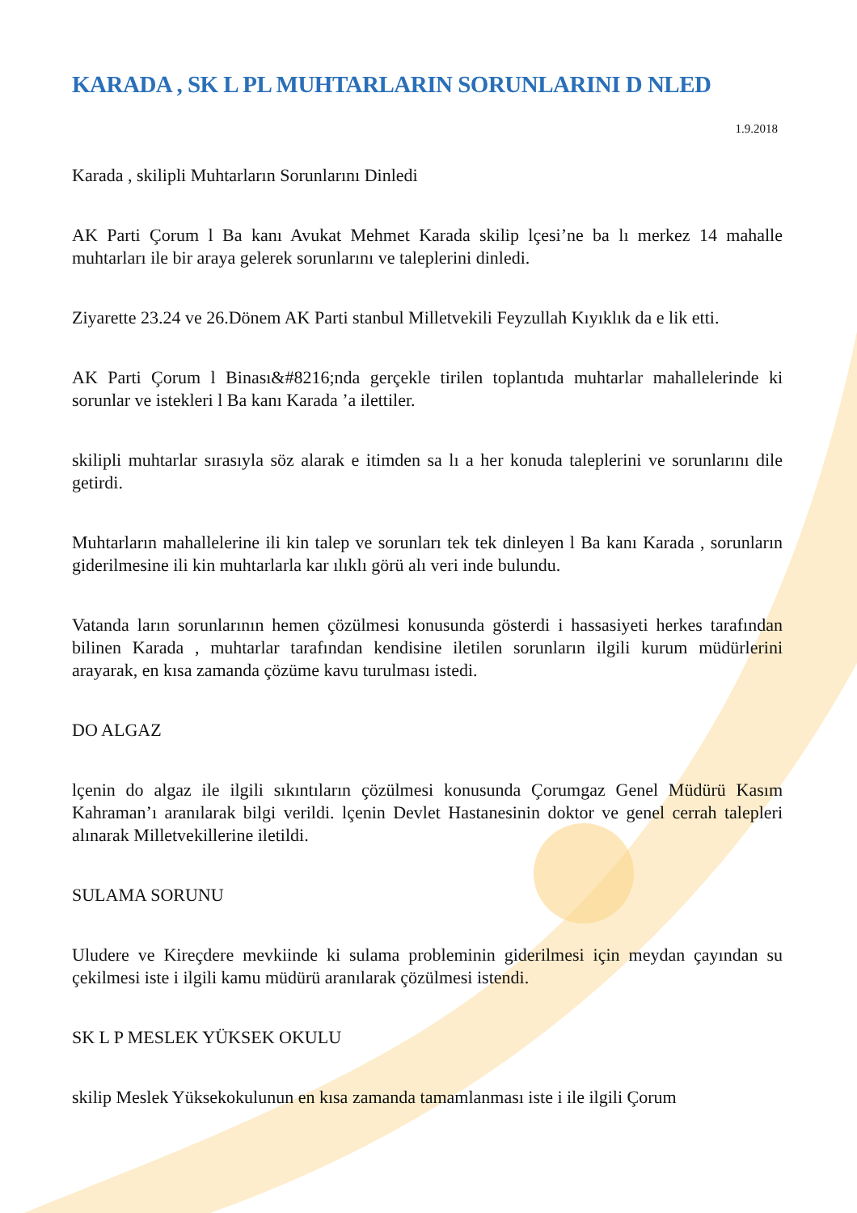KARADA , SK L PL MUHTARLARIN SORUNLARINI D NLED
1.9.2018
Karada , skilipli Muhtarların Sorunlarını Dinledi
AK Parti Çorum l Ba kanı Avukat Mehmet Karada skilip lçesi’ne ba lı merkez 14 mahalle muhtarları ile bir araya gelerek sorunlarını ve taleplerini dinledi.
Ziyarette 23.24 ve 26.Dönem AK Parti stanbul Milletvekili Feyzullah Kıyıklık da e lik etti.
AK Parti Çorum l Binası&#8216;nda gerçekle tirilen toplantıda muhtarlar mahallelerinde ki sorunlar ve istekleri l Ba kanı Karada ’a ilettiler.
skilipli muhtarlar sırasıyla söz alarak e itimden sa lı a her konuda taleplerini ve sorunlarını dile getirdi.
Muhtarların mahallelerine ili kin talep ve sorunları tek tek dinleyen l Ba kanı Karada , sorunların giderilmesine ili kin muhtarlarla kar ılıklı görü alı veri inde bulundu.
Vatanda ların sorunlarının hemen çözülmesi konusunda gösterdi i hassasiyeti herkes tarafından bilinen Karada , muhtarlar tarafından kendisine iletilen sorunların ilgili kurum müdürlerini arayarak, en kısa zamanda çözüme kavu turulması istedi.
DO ALGAZ
lçenin do algaz ile ilgili sıkıntıların çözülmesi konusunda Çorumgaz Genel Müdürü Kasım Kahraman’ı aranılarak bilgi verildi. lçenin Devlet Hastanesinin doktor ve genel cerrah talepleri alınarak Milletvekillerine iletildi.
SULAMA SORUNU
Uludere ve Kireçdere mevkiinde ki sulama probleminin giderilmesi için meydan çayından su çekilmesi iste i ilgili kamu müdürü aranılarak çözülmesi istendi.
SK L P MESLEK YÜKSEK OKULU
skilip Meslek Yüksekokulunun en kısa zamanda tamamlanması iste i ile ilgili Çorum